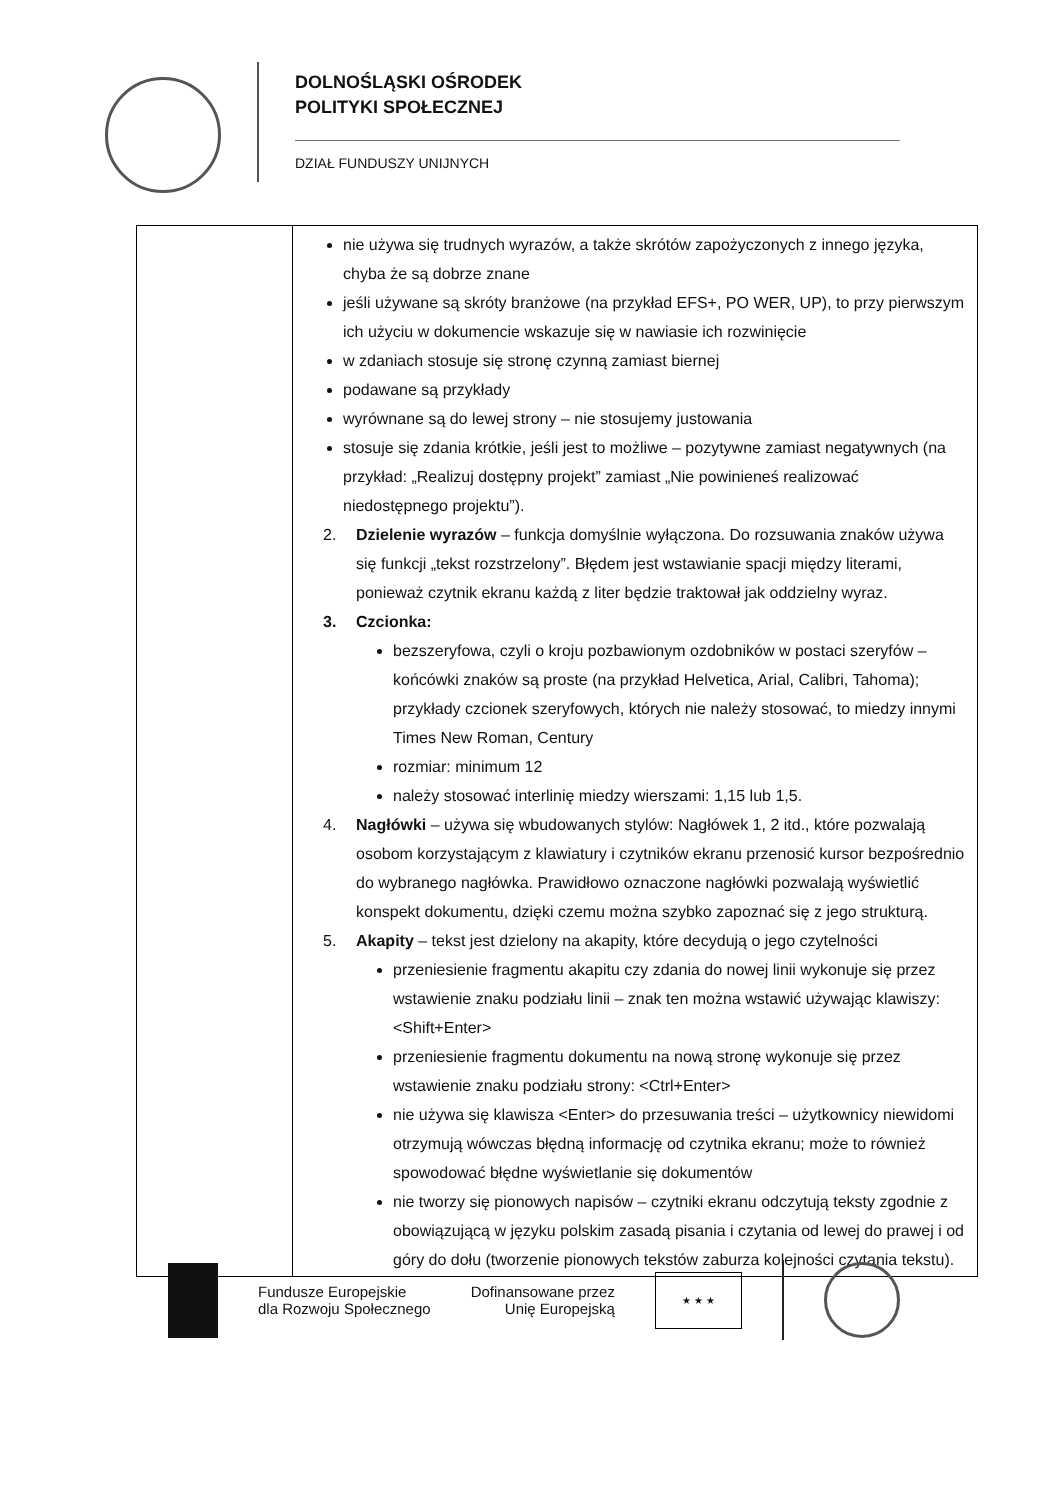DOLNOŚLĄSKI OŚRODEK
POLITYKI SPOŁECZNEJ
DZIAŁ FUNDUSZY UNIJNYCH
| | nie używa się trudnych wyrazów, a także skrótów zapożyczonych z innego języka, chyba że są dobrze znane jeśli używane są skróty branżowe (na przykład EFS+, PO WER, UP), to przy pierwszym ich użyciu w dokumencie wskazuje się w nawiasie ich rozwinięcie w zdaniach stosuje się stronę czynną zamiast biernej podawane są przykłady wyrównane są do lewej strony – nie stosujemy justowania stosuje się zdania krótkie, jeśli jest to możliwe – pozytywne zamiast negatywnych (na przykład: „Realizuj dostępny projekt” zamiast „Nie powinieneś realizować niedostępnego projektu”). 2. Dzielenie wyrazów – funkcja domyślnie wyłączona. Do rozsuwania znaków używa się funkcji „tekst rozstrzelony”. Błędem jest wstawianie spacji między literami, ponieważ czytnik ekranu każdą z liter będzie traktował jak oddzielny wyraz. 3. Czcionka: bezszeryfowa, czyli o kroju pozbawionym ozdobników w postaci szeryfów – końcówki znaków są proste (na przykład Helvetica, Arial, Calibri, Tahoma); przykłady czcionek szeryfowych, których nie należy stosować, to miedzy innymi Times New Roman, Century rozmiar: minimum 12 należy stosować interlinię miedzy wierszami: 1,15 lub 1,5. 4. Nagłówki – używa się wbudowanych stylów: Nagłówek 1, 2 itd., które pozwalają osobom korzystającym z klawiatury i czytników ekranu przenosić kursor bezpośrednio do wybranego nagłówka. Prawidłowo oznaczone nagłówki pozwalają wyświetlić konspekt dokumentu, dzięki czemu można szybko zapoznać się z jego strukturą. 5. Akapity – tekst jest dzielony na akapity, które decydują o jego czytelności przeniesienie fragmentu akapitu czy zdania do nowej linii wykonuje się przez wstawienie znaku podziału linii – znak ten można wstawić używając klawiszy: <Shift+Enter> przeniesienie fragmentu dokumentu na nową stronę wykonuje się przez wstawienie znaku podziału strony: <Ctrl+Enter> nie używa się klawisza <Enter> do przesuwania treści – użytkownicy niewidomi otrzymują wówczas błędną informację od czytnika ekranu; może to również spowodować błędne wyświetlanie się dokumentów nie tworzy się pionowych napisów – czytniki ekranu odczytują teksty zgodnie z obowiązującą w języku polskim zasadą pisania i czytania od lewej do prawej i od góry do dołu (tworzenie pionowych tekstów zaburza kolejności czytania tekstu). |
Fundusze Europejskie
dla Rozwoju Społecznego
Dofinansowane przez
Unię Europejską
★ ★ ★